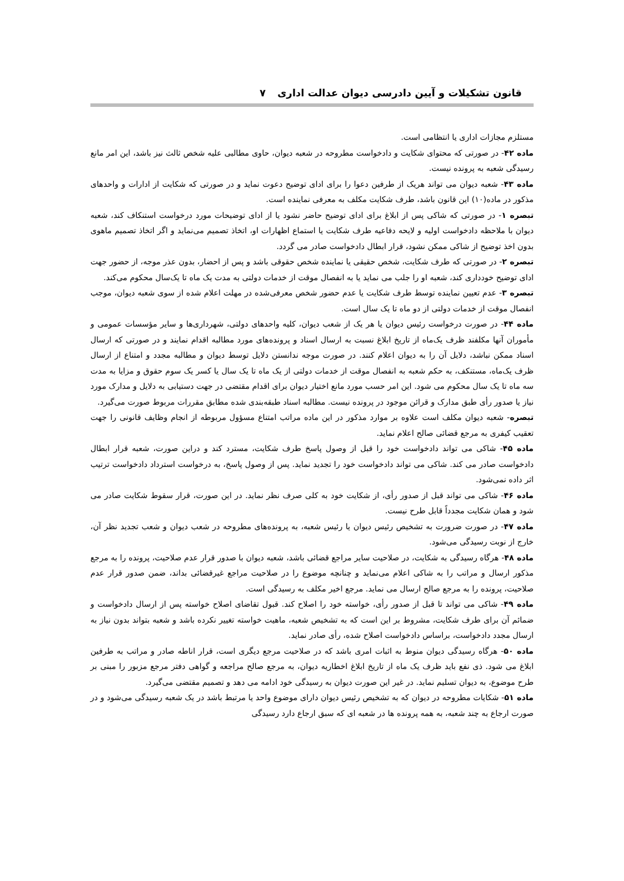قانون تشکیلات و آیین دادرسی دیوان عدالت اداری ۷
مستلزم مجازات اداری یا انتظامی است.
ماده ۴۲- در صورتی که محتوای شکایت و دادخواست مطروحه در شعبه دیوان، حاوی مطالبی علیه شخص ثالث نیز باشد، این امر مانع رسیدگی شعبه به پرونده نیست.
ماده ۴۳- شعبه دیوان می تواند هریک از طرفین دعوا را برای ادای توضیح دعوت نماید و در صورتی که شکایت از ادارات و واحدهای مذکور در ماده(۱۰) این قانون باشد، طرف شکایت مکلف به معرفی نماینده است.
تبصره ۱- در صورتی که شاکی پس از ابلاغ برای ادای توضیح حاضر نشود یا از ادای توضیحات مورد درخواست استنکاف کند، شعبه دیوان با ملاحظه دادخواست اولیه و لایحه دفاعیه طرف شکایت یا استماع اظهارات او، اتخاذ تصمیم می‌نماید و اگر اتخاذ تصمیم ماهوی بدون اخذ توضیح از شاکی ممکن نشود، قرار ابطال دادخواست صادر می گردد.
تبصره ۲- در صورتی که طرف شکایت، شخص حقیقی یا نماینده شخص حقوقی باشد و پس از احضار، بدون عذر موجه، از حضور جهت ادای توضیح خودداری کند، شعبه او را جلب می نماید یا به انفصال موقت از خدمات دولتی به مدت یک ماه تا یک‌سال محکوم می‌کند.
تبصره ۳- عدم تعیین نماینده توسط طرف شکایت یا عدم حضور شخص معرفی‌شده در مهلت اعلام شده از سوی شعبه دیوان، موجب انفصال موقت از خدمات دولتی از دو ماه تا یک سال است.
ماده ۴۴- در صورت درخواست رئیس دیوان یا هر یک از شعب دیوان، کلیه واحدهای دولتی، شهرداری‌ها و سایر مؤسسات عمومی و مأموران آنها مکلفند ظرف یک‌ماه از تاریخ ابلاغ نسبت به ارسال اسناد و پرونده‌های مورد مطالبه اقدام نمایند و در صورتی که ارسال اسناد ممکن نباشد، دلایل آن را به دیوان اعلام کنند. در صورت موجه ندانستن دلایل توسط دیوان و مطالبه مجدد و امتناع از ارسال ظرف یک‌ماه، مستنکف، به حکم شعبه به انفصال موقت از خدمات دولتی از یک ماه تا یک سال یا کسر یک سوم حقوق و مزایا به مدت سه ماه تا یک سال محکوم می شود. این امر حسب مورد مانع اختیار دیوان برای اقدام مقتضی در جهت دستیابی به دلایل و مدارک مورد نیاز یا صدور رأی طبق مدارک و قرائن موجود در پرونده نیست. مطالبه اسناد طبقه‌بندی شده مطابق مقررات مربوط صورت می‌گیرد.
تبصره- شعبه دیوان مکلف است علاوه بر موارد مذکور در این ماده مراتب امتناع مسؤول مربوطه از انجام وظایف قانونی را جهت تعقیب کیفری به مرجع قضائی صالح اعلام نماید.
ماده ۴۵- شاکی می تواند دادخواست خود را قبل از وصول پاسخ طرف شکایت، مسترد کند و دراین صورت، شعبه قرار ابطال دادخواست صادر می کند. شاکی می تواند دادخواست خود را تجدید نماید. پس از وصول پاسخ، به درخواست استرداد دادخواست ترتیب اثر داده نمی‌شود.
ماده ۴۶- شاکی می تواند قبل از صدور رأی، از شکایت خود به کلی صرف نظر نماید. در این صورت، قرار سقوط شکایت صادر می شود و همان شکایت مجدداً قابل طرح نیست.
ماده ۴۷- در صورت ضرورت به تشخیص رئیس دیوان یا رئیس شعبه، به پرونده‌های مطروحه در شعب دیوان و شعب تجدید نظر آن، خارج از نوبت رسیدگی می‌شود.
ماده ۴۸- هرگاه رسیدگی به شکایت، در صلاحیت سایر مراجع قضائی باشد، شعبه دیوان با صدور قرار عدم صلاحیت، پرونده را به مرجع مذکور ارسال و مراتب را به شاکی اعلام می‌نماید و چنانچه موضوع را در صلاحیت مراجع غیرقضائی بداند، ضمن صدور قرار عدم صلاحیت، پرونده را به مرجع صالح ارسال می نماید. مرجع اخیر مکلف به رسیدگی است.
ماده ۴۹- شاکی می تواند تا قبل از صدور رأی، خواسته خود را اصلاح کند. قبول تقاضای اصلاح خواسته پس از ارسال دادخواست و ضمائم آن برای طرف شکایت، مشروط بر این است که به تشخیص شعبه، ماهیت خواسته تغییر نکرده باشد و شعبه بتواند بدون نیاز به ارسال مجدد دادخواست، براساس دادخواست اصلاح شده، رأی صادر نماید.
ماده ۵۰- هرگاه رسیدگی دیوان منوط به اثبات امری باشد که در صلاحیت مرجع دیگری است، قرار اناطه صادر و مراتب به طرفین ابلاغ می شود. ذی نفع باید ظرف یک ماه از تاریخ ابلاغ اخطاریه دیوان، به مرجع صالح مراجعه و گواهی دفتر مرجع مزبور را مبنی بر طرح موضوع، به دیوان تسلیم نماید. در غیر این صورت دیوان به رسیدگی خود ادامه می دهد و تصمیم مقتضی می‌گیرد.
ماده ۵۱- شکایات مطروحه در دیوان که به تشخیص رئیس دیوان دارای موضوع واحد یا مرتبط باشد در یک شعبه رسیدگی می‌شود و در صورت ارجاع به چند شعبه، به همه پرونده ها در شعبه ای که سبق ارجاع دارد رسیدگی